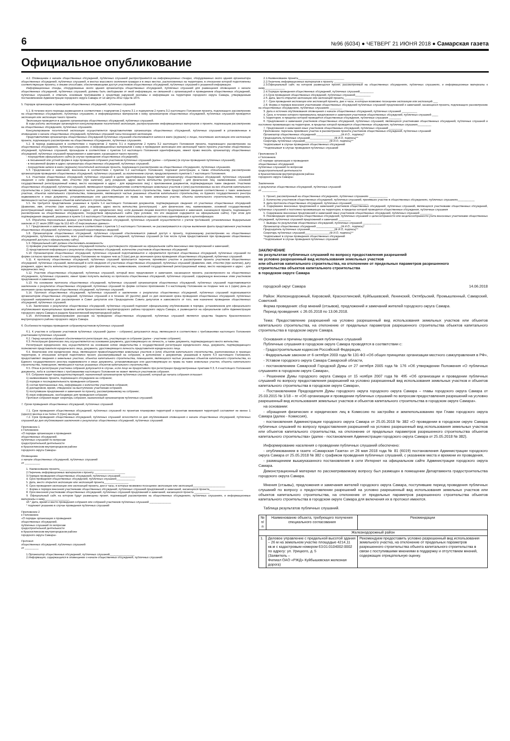6
№96 (6034) ● ЧЕТВЕРГ 21 ИЮНЯ 2018 ● Самарская газета
Официальное опубликование
4.2. Оповещение о начале общественных обсуждений, публичных слушаний распространяется на информационных стендах, оборудованных около здания организатора общественных обсуждений, публичных слушаний, в местах массового скопления граждан и в иных местах, расположенных на территории, в отношении которой подготовлены соответствующие проекты, и иными способами, обеспечивающими доступ участников общественных обсуждений, публичных слушаний к указанной информации.
Информационные стенды, оборудованные около здания организатора общественных обсуждений, публичных слушаний для размещения оповещения о начале общественных обсуждений, публичных слушаний, должны быть свободными от иной информации, не связанной с организацией и проведением общественных обсуждений, публичных слушаний, и отвечать основным требованиям к средствам наружной рекламы и информации на территории городского округа Самара, утвержденным постановлением Администрации городского округа Самара от 14 августа 2012 года № 1075.
5. Порядок организации и проведения общественных обсуждений, публичных слушаний
5.1. В течение всего периода размещения в соответствии с подпунктом 2 пункта 3.1 и подпунктом 2 пункта 3.2 настоящего Положения проекта, подлежащего рассмотрению на общественных обсуждениях, публичных слушаниях, и информационных материалов к нему организатором общественных обсуждений, публичных слушаний проводятся экспозиция или экспозиции такого проекта.
Экспозиции проводятся в зданиях организатора общественных обсуждений, публичных слушаний.
В ходе работы экспозиции организуются консультирование посетителей экспозиции, распространение информационных материалов о проекте, подлежащем рассмотрению на общественных обсуждениях, публичных слушаниях.
Консультирование посетителей экспозиции осуществляется представителями организатора общественных обсуждений, публичных слушаний в установленные в оповещении о начале общественных обсуждений, публичных слушаний часы посещения экспозиции.
Представителями организатора общественных обсуждений публичных слушаний обеспечиваются записи в книге (журнале) о лицах, посетивших экспозицию или экспозиции проекта, подлежащего рассмотрению на общественных обсуждениях, публичных слушаниях.
5.2. В период размещения в соответствии с подпунктом 2 пункта 3.1 и подпунктом 2 пункта 3.2 настоящего Положения проекта, подлежащего рассмотрению на общественных обсуждениях, публичных слушаниях, и информационных материалов к нему и проведения экспозиции или экспозиций такого проекта участники общественных обсуждений, публичных слушаний, прошедшие в соответствии с пунктом 5.4 настоящего Положения идентификацию, имеют право вносить организатору общественных обсуждений, публичных слушаний предложения и замечания, касающиеся такого проекта:
- посредством официального сайта (в случае проведения общественных обсуждений);
- в письменной или устной форме в ходе проведения собрания участников публичных слушаний (далее – собрание) (в случае проведения публичных слушаний);
- в письменной форме в адрес организатора общественных обсуждений, публичных слушаний;
- посредством записи в книге (журнале) посетителей экспозиции проекта, подлежащего рассмотрению на общественных обсуждениях, публичных слушаниях.
5.3. Предложения и замечания, внесенные в соответствии с пунктом 5.2 настоящего Положения, подлежат регистрации, а также обязательному рассмотрению организатором проведения общественных обсуждений, публичных слушаний, за исключением случая, предусмотренного пунктом 5.7 настоящего Положения.
5.4. Участники общественных обсуждений, публичных слушаний в целях идентификации представляют организатору общественных обсуждений, публичных слушаний сведения о себе (фамилию, имя, отчество (при наличии), дату рождения, адрес места жительства (регистрации) - для физических лиц; наименование, основной государственный регистрационный номер, место нахождения и адрес - для юридических лиц) с приложением документов, подтверждающих такие сведения. Участники общественных обсуждений, публичных слушаний, являющиеся правообладателями соответствующих земельных участков и (или) расположенных на них объектов капитального строительства и (или) помещений, являющихся частью указанных объектов капитального строительства, также представляют сведения соответственно о таких земельных участках, объектах капитального строительства, помещениях, являющихся частью указанных объектов капитального строительства, из Единого государственного реестра недвижимости и иные документы, устанавливающие или удостоверяющие их права на такие земельные участки, объекты капитального строительства, помещения, являющиеся частью указанных объектов капитального строительства.
5.5. Не требуется представление указанных в пункте 5.4 настоящего Положения документов, подтверждающих сведения об участниках общественных обсуждений (фамилию, имя, отчество (при наличии), дату рождения, адрес места жительства (регистрации) - для физических лиц; наименование, основной государственный регистрационный номер, место нахождения и адрес - для юридических лиц), если данными лицами вносятся предложения и замечания, касающиеся проекта, подлежащего рассмотрению на общественных обсуждениях, посредством официального сайта (при условии, что эти сведения содержатся на официальном сайте). При этом для подтверждения сведений, указанных в пункте 5.4 настоящего Положения, может использоваться единая система идентификации и аутентификации.
5.6. Обработка персональных данных участников общественных обсуждений, публичных слушаний осуществляется с учетом требований, установленных Федеральным законом от 27 июля 2006 года № 152-ФЗ «О персональных данных».
5.7. Предложения и замечания, внесенные в соответствии с пунктом 5.2 настоящего Положения, не рассматриваются в случае выявления факта представления участником общественных обсуждений, публичных слушаний недостоверных сведений.
5.8. Организатором общественных обсуждений, публичных слушаний обеспечивается равный доступ к проекту, подлежащему рассмотрению на общественных обсуждениях, публичных слушаниях, всех участников общественных обсуждений, публичных слушаний (в том числе путем предоставления при проведении общественных обсуждений доступа к официальному сайту).
5.9. Официальный сайт должен обеспечивать возможность:
1) проверки участниками общественных обсуждений полноты и достоверности отражения на официальном сайте внесенных ими предложений и замечаний;
2) представления информации о результатах общественных обсуждений, количестве участников общественных обсуждений.
5.10. Организатором общественных обсуждений, публичных слушаний подготавливается и оформляется протокол общественных обсуждений, публичных слушаний по форме согласно приложению 2 к настоящему Положению не позднее чем за 3 (три) дня до окончания срока проведения общественных обсуждений, публичных слушаний.
5.11. К протоколу общественных обсуждений, публичных слушаний прилагается перечень принявших участие в рассмотрении проекта участников общественных обсуждений, публичных слушаний, включающий в себя сведения об участниках общественных обсуждений, публичных слушаний (фамилию, имя, отчество (при наличии), дату рождения, адрес места жительства (регистрации) - для физических лиц; наименование, основной государственный регистрационный номер, место нахождения и адрес - для юридических лиц).
5.12. Участник общественных обсуждений, публичных слушаний, который внес предложения и замечания, касающиеся проекта, рассмотренного на общественных обсуждениях, публичных слушаниях, имеет право получить выписку из протокола общественных обсуждений, публичных слушаний, содержащую внесенные этим участником предложения и замечания.
5.13. На основании протокола общественных обсуждений, публичных слушаний организатором общественных обсуждений, публичных слушаний подготавливается заключение о результатах общественных обсуждений, публичных слушаний по форме согласно приложению 3 к настоящему Положению не позднее чем за 1 (один) день до окончания срока проведения общественных обсуждений, публичных слушаний.
5.14. Протокол общественных обсуждений, публичных слушаний и заключение о результатах общественных обсуждений, публичных слушаний подписываются организатором общественных обсуждений, публичных слушаний и в течение 10 (десяти) дней со дня окончания срока проведения общественных обсуждений, публичных слушаний направляются для рассмотрения в Совет депутатов или Председателю Совета депутатов в зависимости от того, кем назначено проведение общественных обсуждений, публичных слушаний.
5.15. Заключение о результатах общественных обсуждений, публичных слушаний подлежит официальному опубликованию в порядке, установленном для официального опубликования муниципальных правовых актов Красноглинского внутригородского района городского округа Самара, и размещается на официальном сайте Администрации городского округа Самара в разделе Красноглинский внутригородской район.
5.16. Источником финансирования расходов на проведение общественных обсуждений, публичных слушаний являются средства бюджета Красноглинского внутригородского района городского округа Самара.
6. Особенности порядка проведения собранияучастников публичных слушаний
6.1. К участию в собрании участников публичных слушаний (далее – собрание) допускаются лица, являющиеся в соответствии с требованиями настоящего Положения участниками публичных слушаний.
6.2. Перед началом собрания обеспечивается регистрация лиц, участвующих в собрании (далее - участники собрания).
6.3. Регистрация физических лиц осуществляется на основании документа, удостоверяющего их личность, а также документа, подтверждающего место жительства.
Регистрация юридических лиц осуществляется на основании копии свидетельства о государственной регистрации юридического лица, документа, подтверждающего полномочия представителя юридического лица, документа, удостоверяющего личность представителя юридического лица.
6.4. Физические или юридические лица, являющиеся правообладателями земельных участков и (или) объектов капитального строительства, расположенных в границах территории, в отношении которой подготовлен проект, рассматриваемый на собрании, в дополнение к документам, указанным в пункте 6.3 настоящего Положения, предоставляют сведения о земельных участках, объектах капитального строительства, помещениях, являющихся частью указанных объектов капитального строительства, из Единого государственного реестра недвижимости и иные документы, устанавливающие или удостоверяющие их права на такие земельные участки, объекты капитального строительства, помещения, являющиеся частью указанных объектов капитального строительства.
6.5. Отказ в регистрации участника собрания допускается в случае, если лицо не предоставило при регистрации предусмотренные пунктами 6.3, 6.4 настоящего Положения документы, либо в соответствии с требованиями настоящего Положения не может являться участником собрания.
6.6. Собрание ведет председательствующий, назначенный организатором публичных слушаний, который до начала собрания оглашает:
1) наименование проекта, подлежащего обсуждению на собрании;
2) порядок и последовательность проведения собрания;
3) состав приглашенных лиц, информацию о количестве участников собрания;
4) докладчиков, время, отведенное на выступление участникам собрания;
5) поступившие предложения и замечания по проекту, рассматриваемому на собрании;
6) иную информацию, необходимую для проведения собрания.
Протокол собрания ведет секретарь собрания, назначенный организатором публичных слушаний.
7. Сроки проведения общественных обсуждений, публичных слушаний
7.1. Срок проведения общественных обсуждений, публичных слушаний по проектам планировки территорий и проектам межевания территорий составляет не менее 1 (одного) месяца и не более 3 (трех) месяцев
7.2. Срок проведения общественных обсуждений, публичных слушаний исчисляется со дня опубликования оповещения о начале общественных обсуждений, публичных слушаний до дня опубликования заключения о результатах общественных обсуждений, публичных слушаний.
Приложение 1
к Положению
«О порядке организации и проведения
общественных обсуждений,
публичных слушаний по вопросам
градостроительной деятельности
в Красноглинском внутригородском районе
городского округа Самара»
Оповещение
о начале общественных обсуждений, публичных слушаний
от __________
1. Наименование проекта____________________________________
2.Перечень информационных материалов к проекту ____________________
3.Порядок проведения общественных обсуждений, публичных слушаний__________
4. Срок проведения общественных обсуждений, публичных слушаний____________
5. Дата, место открытия экспозиции или экспозиций проекта________________
6. Срок проведения экспозиции или экспозиций проекта, дни и часы, в которые возможно посещение экспозиции или экспозиций_____________________
7. Форма и порядок внесения участниками общественных обсуждений, публичных слушаний предложений и замечаний, касающихся проекта______________________
8. Срок внесения участниками общественных обсуждений, публичных слушаний предложений и замечаний, касающихся проекта __________
9. Официальный сайт, на котором будут размещены проект, подлежащий рассмотрению на общественных обсуждениях, публичных слушаниях, и информационные материалы к нему________________
10.* Дата, время и место проведения собрания или собраний участников публичных слушаний ______________
* подлежит указанию в случае проведения публичных слушаний
Приложение 2
к Положению
«О порядке организации и проведения
общественных обсуждений,
публичных слушаний по вопросам
градостроительной деятельности
в Красноглинском внутригородском районе
городского округа Самара»
Протокол
общественных обсуждений, публичных слушаний
от _________
1.Организатор общественных обсуждений, публичных слушаний________________
2.Информация, содержащаяся в оповещении о начале общественных обсуждений, публичных слушаний:
2.1.Наименование проекта______________________________
2.2.Перечень информационных материалов к проекту ___________________
2.3.Официальный сайт, на котором размещался проект, рассмотренный на общественных обсуждениях, публичных слушаниях, и информационные материалы к нему_____________
2.4.Порядок проведения общественных обсуждений, публичных слушаний_________
2.5.Срок проведения общественных обсуждений, публичных слушаний__________
2.6. Дата, место открытия экспозиции или экспозиций проекта_____________
2.7. Срок проведения экспозиции или экспозиций проекта, дни и часы, в которые возможно посещение экспозиции или экспозиций ___
2.8. Форма и порядок внесения участниками общественных обсуждений публичных слушаний предложений и замечаний, касающихся проекта, подлежащего рассмотрению на общественных обсуждениях, публичных слушаниях ________
3. Дата и источник опубликования оповещения о начале общественных обсуждений, публичных слушаний __________
4. Срок, в течение которого принимались предложения и замечания участников общественных обсуждений, публичных слушаний ____
5.Территория, в пределах которой проводятся общественные обсуждения, публичные слушания ________
6. Предложения и замечания участников общественных обсуждений, публичных слушаний, являющихся участниками общественных обсуждений, публичных слушаний и постоянно проживающих на территории, в пределах которой проводятся общественные обсуждения, публичные слушания_________
7. Предложения и замечания иных участников общественных обсуждений, публичных слушаний _________
Приложение: перечень принявших участие в рассмотрении проекта участников общественных обсуждений, публичных слушаний
Организатор общественных обсуждений ________________(Ф.И.О., подпись)*
Председатель публичных слушаний________________(Ф.И.О, подпись)**
Секретарь публичных слушаний________________(Ф.И.О, подпись)**
*подписывает в случае проведения общественных обсуждений
**подписывает в случае проведения публичных слушаний
Приложение 3
к Положению
«О порядке организации и проведения
общественных обсуждений,
публичных слушаний по вопросам
градостроительной деятельности
в Красноглинском внутригородском районе
городского округа Самара»
Заключение
о результатах общественных обсуждений, публичных слушаний
от __________
1. Проект, рассмотренный на общественных обсуждениях, публичных слушаниях ____________
2. Количество участников общественных обсуждений, публичных слушаний, принявших участие в общественных обсуждениях, публичных слушаниях___________
3. Дата протокола общественных обсуждений, публичных слушаний___________
4. Содержание внесенных предложений и замечаний участников общественных обсуждений, публичных слушаний, являющихся участниками общественных обсуждений, публичных слушаний и постоянно проживающих на территории, в пределах которой проводятся общественные обсуждения, публичные слушания
5. Содержание внесенных предложений и замечаний иных участников общественных обсуждений, публичных слушаний ________
6. Рекомендации организатора общественных обсуждений, публичных слушаний о целесообразности или нецелесообразности учета внесенных участниками общественных обсуждений, публичных слушаний предложений и замечаний ________
7. Выводы по результатам общественных обсуждений, публичных слушаний ____________
Организатор общественных обсуждений ________________(Ф.И.О., подпись)*
Председатель публичных слушаний________________(Ф.И.О, подпись)**
Секретарь публичных слушаний________________(Ф.И.О, подпись)**
*подписывает в случае проведения общественных обсуждений
**подписывает в случае проведения публичных слушаний
ЗАКЛЮЧЕНИЕ
по результатам публичных слушаний по вопросу предоставления разрешений
на условно разрешенный вид использования земельных участков
или объектов капитального строительства, на отклонение от предельных параметров разрешенного
строительства объектов капитального строительства
в городском округе Самара
городской округ Самара 14.06.2018
Район: Железнодорожный, Кировский, Красноглинский, Куйбышевский, Ленинский, Октябрьский, Промышленный, Самарский, Советский.
Форма проведения: сбор мнений (отзывов), предложений и замечаний жителей городского округа Самара.
Период проведения: с 26.05.2018 по 13.06.2018.
Тема: Предоставление разрешений на условно разрешенный вид использования земельных участков или объектов капитального строительства, на отклонение от предельных параметров разрешенного строительства объектов капитального строительства в городском округе Самара.
Основания и причины проведения публичных слушаний
Публичные слушания в городском округе Самара проводятся в соответствии с:
- Градостроительным кодексом Российской Федерации,
- Федеральным законом от 6 октября 2003 года № 131-ФЗ «Об общих принципах организации местного самоуправления в РФ»,
- Уставом городского округа Самара Самарской области,
- постановлением Самарской Городской Думы от 27 октября 2005 года № 176 «Об утверждении Положения «О публичных слушаниях в городском округе Самара»,
- Решением Думы городского округа Самара от 15 ноября 2007 года № 495 «Об организации и проведении публичных слушаний по вопросу предоставления разрешений на условно разрешенный вид использования земельных участков и объектов капитального строительства в городском округе Самара»,
- Постановлением Председателя Думы городского округа городского округа Самара – главы городского округа Самара от 25.03.2015 № 1/18 – пг «Об организации и проведении публичных слушаний по вопросам предоставления разрешений на условно разрешенный вид использования земельных участков и объектов капитального строительства в городском округе Самара».
на основании:
- обращения физических и юридических лиц в Комиссию по застройке и землепользованию при Главе городского округа Самара (далее - Комиссия),
- постановления Администрации городского округа Самара от 25.05.2018 № 382 «О проведении в городском округе Самара публичных слушаний по вопросу предоставления разрешений на условно разрешенный вид использования земельных участков или объектов капитального строительства, на отклонение от предельных параметров разрешенного строительства объектов капитального строительства» (далее - постановления Администрации городского округа Самара от 25.05.2018 № 382).
Информирование населения о проведении публичных слушаний обеспечено:
- опубликованием в газете «Самарская Газета» от 26 мая 2018 года № 81 (6019) постановления Администрации городского округа Самара от 25.05.2018 № 382 с графиком проведения публичных слушаний, с указанием места и времени их проведения,
- размещением вышеуказанного постановления в сети Интернет на официальном сайте Администрации городского округа Самара.
Демонстрационный материал по рассматриваемому вопросу был размещен в помещении Департамента градостроительства городского округа Самара.
Мнения (отзывы), предложения и замечания жителей городского округа Самара, поступившие период проведения публичных слушаний по вопросу о предоставлении разрешений на условно разрешенный вид использования земельных участков или объектов капитального строительства, на отклонение от предельных параметров разрешенного строительства объектов капитального строительства в городском округе Самара для включения их в протокол имеются.
Таблица результатов публичных слушаний.
| № п/п | Наименование объекта, требующего получения специального согласования | Рекомендации |
| --- | --- | --- |
| Железнодорожный район | | |
| 1. | Деловое управление с предельной высотой здания – 26 м на земельном участке площадью 4214,11 кв.м с кадастровым номером 63:01:0104002:0002 по адресу: ул. Урицкого, д. 5 (Заявитель – Филиал ОАО «РЖД» Куйбышевская железная дорога) | Рекомендуем предоставить условно разрешенный вид использования земельного участка, на отклонение от предельных параметров разрешенного строительства объекта капитального строительства в связи с поступившими мнениями в поддержку и отсутствием мнений, содержащих отрицательную оценку. |